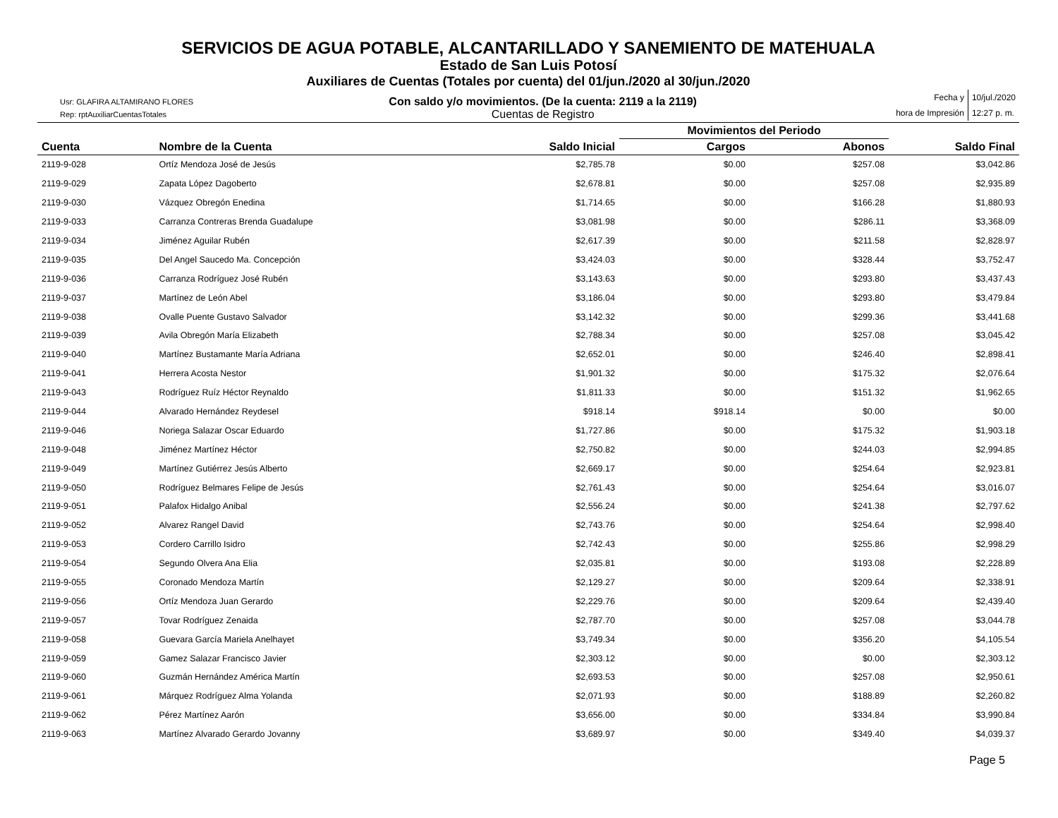SERVICIOS DE AGUA POTABLE, ALCANTARILLADO Y SANEMIENTO DE MATEHUALA
Estado de San Luis Potosí
Auxiliares de Cuentas (Totales por cuenta) del 01/jun./2020 al 30/jun./2020
Usr: GLAFIRA ALTAMIRANO FLORES
Rep: rptAuxiliarCuentasTotales
Con saldo y/o movimientos. (De la cuenta: 2119 a la 2119)
Cuentas de Registro
Fecha y
10/jul./2020
hora de Impresión
12:27 p. m.
| | | | Movimientos del Periodo | | |
| --- | --- | --- | --- | --- | --- |
| Cuenta | Nombre de la Cuenta | Saldo Inicial | Cargos | Abonos | Saldo Final |
| 2119-9-028 | Ortíz Mendoza José de Jesús | $2,785.78 | $0.00 | $257.08 | $3,042.86 |
| 2119-9-029 | Zapata López Dagoberto | $2,678.81 | $0.00 | $257.08 | $2,935.89 |
| 2119-9-030 | Vázquez Obregón Enedina | $1,714.65 | $0.00 | $166.28 | $1,880.93 |
| 2119-9-033 | Carranza Contreras Brenda Guadalupe | $3,081.98 | $0.00 | $286.11 | $3,368.09 |
| 2119-9-034 | Jiménez Aguilar Rubén | $2,617.39 | $0.00 | $211.58 | $2,828.97 |
| 2119-9-035 | Del Angel Saucedo Ma. Concepción | $3,424.03 | $0.00 | $328.44 | $3,752.47 |
| 2119-9-036 | Carranza Rodríguez José Rubén | $3,143.63 | $0.00 | $293.80 | $3,437.43 |
| 2119-9-037 | Martínez de León Abel | $3,186.04 | $0.00 | $293.80 | $3,479.84 |
| 2119-9-038 | Ovalle Puente Gustavo Salvador | $3,142.32 | $0.00 | $299.36 | $3,441.68 |
| 2119-9-039 | Avila Obregón María Elizabeth | $2,788.34 | $0.00 | $257.08 | $3,045.42 |
| 2119-9-040 | Martínez Bustamante María Adriana | $2,652.01 | $0.00 | $246.40 | $2,898.41 |
| 2119-9-041 | Herrera Acosta Nestor | $1,901.32 | $0.00 | $175.32 | $2,076.64 |
| 2119-9-043 | Rodríguez Ruíz Héctor Reynaldo | $1,811.33 | $0.00 | $151.32 | $1,962.65 |
| 2119-9-044 | Alvarado Hernández Reydesel | $918.14 | $918.14 | $0.00 | $0.00 |
| 2119-9-046 | Noriega Salazar Oscar Eduardo | $1,727.86 | $0.00 | $175.32 | $1,903.18 |
| 2119-9-048 | Jiménez Martínez Héctor | $2,750.82 | $0.00 | $244.03 | $2,994.85 |
| 2119-9-049 | Martínez Gutiérrez Jesús Alberto | $2,669.17 | $0.00 | $254.64 | $2,923.81 |
| 2119-9-050 | Rodríguez Belmares Felipe de Jesús | $2,761.43 | $0.00 | $254.64 | $3,016.07 |
| 2119-9-051 | Palafox Hidalgo Anibal | $2,556.24 | $0.00 | $241.38 | $2,797.62 |
| 2119-9-052 | Alvarez Rangel David | $2,743.76 | $0.00 | $254.64 | $2,998.40 |
| 2119-9-053 | Cordero Carrillo Isidro | $2,742.43 | $0.00 | $255.86 | $2,998.29 |
| 2119-9-054 | Segundo Olvera Ana Elia | $2,035.81 | $0.00 | $193.08 | $2,228.89 |
| 2119-9-055 | Coronado Mendoza Martín | $2,129.27 | $0.00 | $209.64 | $2,338.91 |
| 2119-9-056 | Ortíz Mendoza Juan Gerardo | $2,229.76 | $0.00 | $209.64 | $2,439.40 |
| 2119-9-057 | Tovar Rodríguez Zenaida | $2,787.70 | $0.00 | $257.08 | $3,044.78 |
| 2119-9-058 | Guevara García Mariela Anelhayet | $3,749.34 | $0.00 | $356.20 | $4,105.54 |
| 2119-9-059 | Gamez Salazar Francisco Javier | $2,303.12 | $0.00 | $0.00 | $2,303.12 |
| 2119-9-060 | Guzmán Hernández América Martín | $2,693.53 | $0.00 | $257.08 | $2,950.61 |
| 2119-9-061 | Márquez Rodríguez Alma Yolanda | $2,071.93 | $0.00 | $188.89 | $2,260.82 |
| 2119-9-062 | Pérez Martínez Aarón | $3,656.00 | $0.00 | $334.84 | $3,990.84 |
| 2119-9-063 | Martínez Alvarado Gerardo Jovanny | $3,689.97 | $0.00 | $349.40 | $4,039.37 |
Page 5